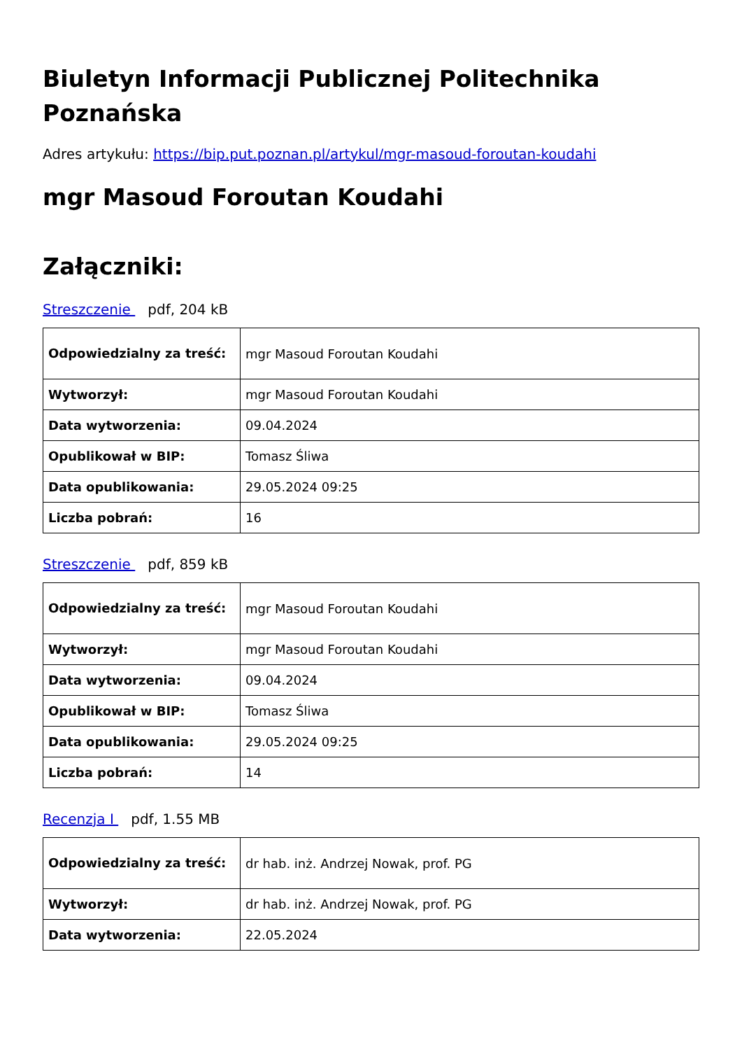Biuletyn Informacji Publicznej Politechnika Poznańska
Adres artykułu: https://bip.put.poznan.pl/artykul/mgr-masoud-foroutan-koudahi
mgr Masoud Foroutan Koudahi
Załączniki:
Streszczenie pdf, 204 kB
| Odpowiedzialny za treść: | mgr Masoud Foroutan Koudahi |
| Wytworzył: | mgr Masoud Foroutan Koudahi |
| Data wytworzenia: | 09.04.2024 |
| Opublikował w BIP: | Tomasz Śliwa |
| Data opublikowania: | 29.05.2024 09:25 |
| Liczba pobrań: | 16 |
Streszczenie pdf, 859 kB
| Odpowiedzialny za treść: | mgr Masoud Foroutan Koudahi |
| Wytworzył: | mgr Masoud Foroutan Koudahi |
| Data wytworzenia: | 09.04.2024 |
| Opublikował w BIP: | Tomasz Śliwa |
| Data opublikowania: | 29.05.2024 09:25 |
| Liczba pobrań: | 14 |
Recenzja I pdf, 1.55 MB
| Odpowiedzialny za treść: | dr hab. inż. Andrzej Nowak, prof. PG |
| Wytworzył: | dr hab. inż. Andrzej Nowak, prof. PG |
| Data wytworzenia: | 22.05.2024 |